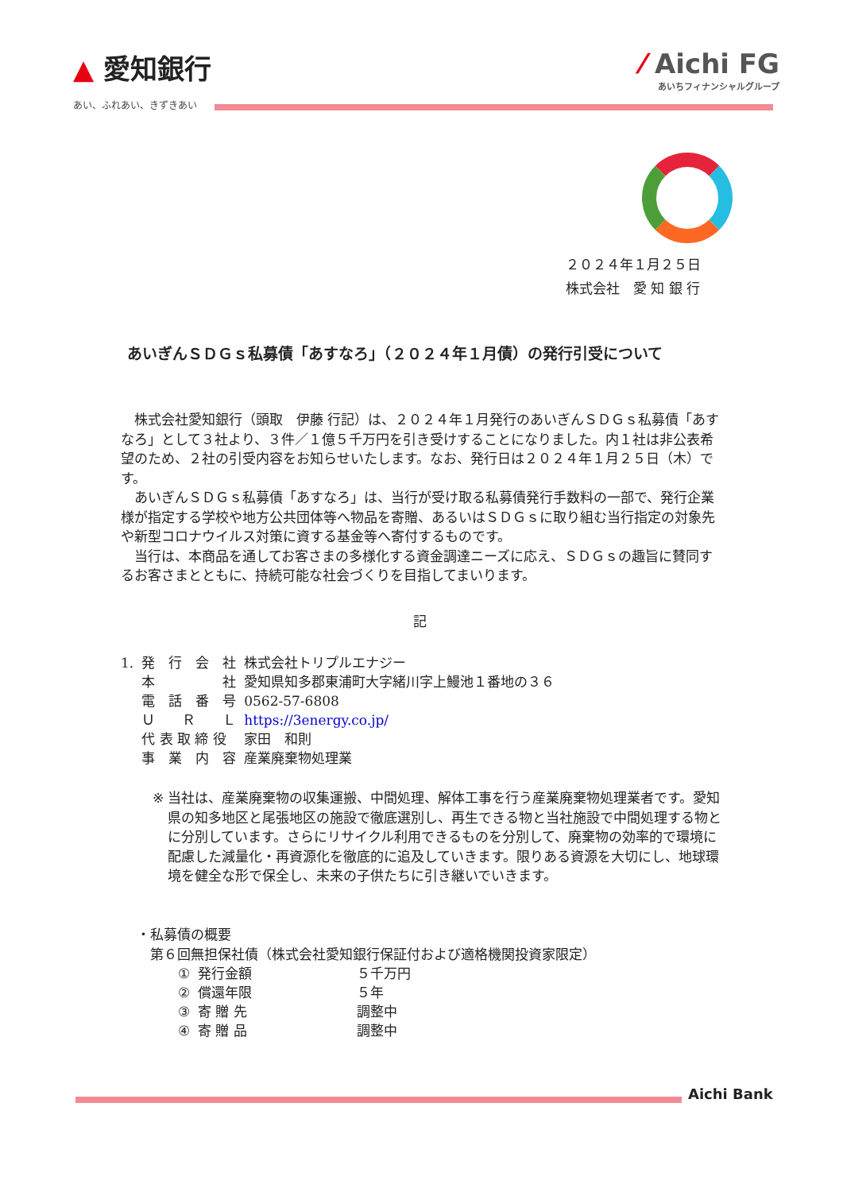▲ 愛知銀行
あい、ふれあい、きずきあい
⁄ Aichi FG
あいちフィナンシャルグループ
２０２４年１月２５日
株式会社　愛 知 銀 行
あいぎんＳＤＧｓ私募債「あすなろ」（２０２４年１月債）の発行引受について
　株式会社愛知銀行（頭取　伊藤 行記）は、２０２４年１月発行のあいぎんＳＤＧｓ私募債「あすなろ」として３社より、３件／１億５千万円を引き受けすることになりました。内１社は非公表希望のため、２社の引受内容をお知らせいたします。なお、発行日は２０２４年１月２５日（木）です。
　あいぎんＳＤＧｓ私募債「あすなろ」は、当行が受け取る私募債発行手数料の一部で、発行企業様が指定する学校や地方公共団体等へ物品を寄贈、あるいはＳＤＧｓに取り組む当行指定の対象先や新型コロナウイルス対策に資する基金等へ寄付するものです。
　当行は、本商品を通してお客さまの多様化する資金調達ニーズに応え、ＳＤＧｓの趣旨に賛同するお客さまとともに、持続可能な社会づくりを目指してまいります。
記
| 1. | 発 行 会 社 | 株式会社トリプルエナジー |
| | 本 社 | 愛知県知多郡東浦町大字緒川字上鰻池１番地の３６ |
| | 電 話 番 号 | 0562-57-6808 |
| | Ｕ Ｒ Ｌ | https://3energy.co.jp/ |
| | 代 表 取 締 役 | 家田 和則 |
| | 事 業 内 容 | 産業廃棄物処理業 |
※ 当社は、産業廃棄物の収集運搬、中間処理、解体工事を行う産業廃棄物処理業者です。愛知県の知多地区と尾張地区の施設で徹底選別し、再生できる物と当社施設で中間処理する物とに分別しています。さらにリサイクル利用できるものを分別して、廃棄物の効率的で環境に配慮した減量化・再資源化を徹底的に追及していきます。限りある資源を大切にし、地球環境を健全な形で保全し、未来の子供たちに引き継いでいきます。
・私募債の概要
　第６回無担保社債（株式会社愛知銀行保証付および適格機関投資家限定）
| ① | 発行金額 | ５千万円 |
| ② | 償還年限 | ５年 |
| ③ | 寄 贈 先 | 調整中 |
| ④ | 寄 贈 品 | 調整中 |
Aichi Bank